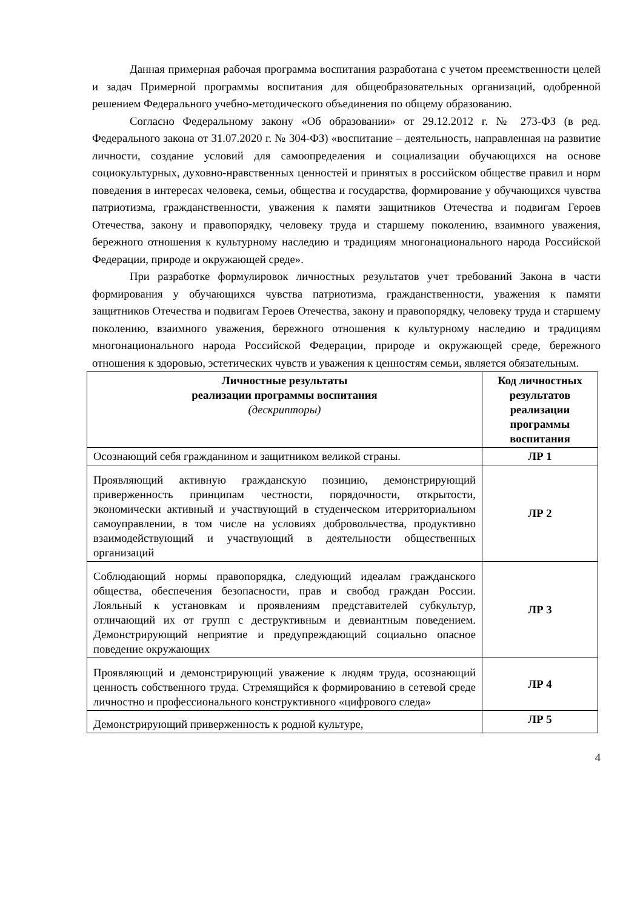Данная примерная рабочая программа воспитания разработана с учетом преемственности целей и задач Примерной программы воспитания для общеобразовательных организаций, одобренной решением Федерального учебно-методического объединения по общему образованию.
Согласно Федеральному закону «Об образовании» от 29.12.2012 г. № 273-ФЗ (в ред. Федерального закона от 31.07.2020 г. № 304-ФЗ) «воспитание – деятельность, направленная на развитие личности, создание условий для самоопределения и социализации обучающихся на основе социокультурных, духовно-нравственных ценностей и принятых в российском обществе правил и норм поведения в интересах человека, семьи, общества и государства, формирование у обучающихся чувства патриотизма, гражданственности, уважения к памяти защитников Отечества и подвигам Героев Отечества, закону и правопорядку, человеку труда и старшему поколению, взаимного уважения, бережного отношения к культурному наследию и традициям многонационального народа Российской Федерации, природе и окружающей среде».
При разработке формулировок личностных результатов учет требований Закона в части формирования у обучающихся чувства патриотизма, гражданственности, уважения к памяти защитников Отечества и подвигам Героев Отечества, закону и правопорядку, человеку труда и старшему поколению, взаимного уважения, бережного отношения к культурному наследию и традициям многонационального народа Российской Федерации, природе и окружающей среде, бережного отношения к здоровью, эстетических чувств и уважения к ценностям семьи, является обязательным.
| Личностные результаты реализации программы воспитания (дескрипторы) | Код личностных результатов реализации программы воспитания |
| --- | --- |
| Осознающий себя гражданином и защитником великой страны. | ЛР 1 |
| Проявляющий активную гражданскую позицию, демонстрирующий приверженность принципам честности, порядочности, открытости, экономически активный и участвующий в студенческом итерриториальном самоуправлении, в том числе на условиях добровольчества, продуктивно взаимодействующий и участвующий в деятельности общественных организаций | ЛР 2 |
| Соблюдающий нормы правопорядка, следующий идеалам гражданского общества, обеспечения безопасности, прав и свобод граждан России. Лояльный к установкам и проявлениям представителей субкультур, отличающий их от групп с деструктивным и девиантным поведением. Демонстрирующий неприятие и предупреждающий социально опасное поведение окружающих | ЛР 3 |
| Проявляющий и демонстрирующий уважение к людям труда, осознающий ценность собственного труда. Стремящийся к формированию в сетевой среде личностно и профессионального конструктивного «цифрового следа» | ЛР 4 |
| Демонстрирующий приверженность к родной культуре, | ЛР 5 |
4